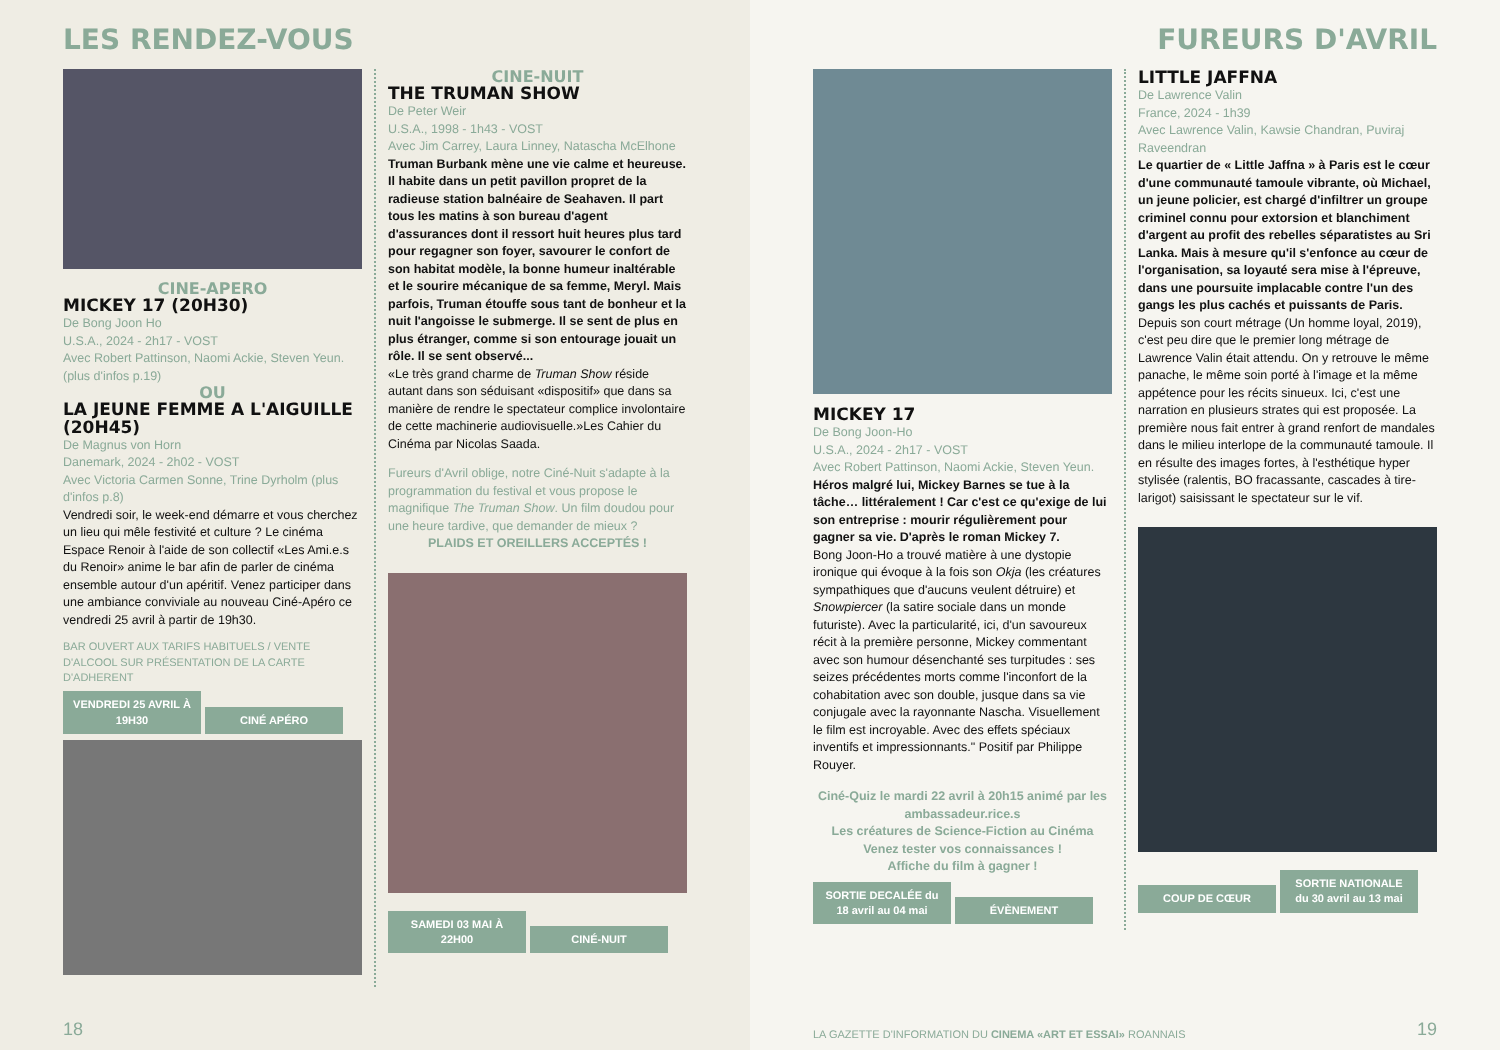LES RENDEZ-VOUS
CINE-APERO
MICKEY 17 (20H30)
De Bong Joon Ho
U.S.A., 2024 - 2h17 - VOST
Avec Robert Pattinson, Naomi Ackie, Steven Yeun. (plus d'infos p.19)
OU
LA JEUNE FEMME A L'AIGUILLE (20H45)
De Magnus von Horn
Danemark, 2024 - 2h02 - VOST
Avec Victoria Carmen Sonne, Trine Dyrholm (plus d'infos p.8)
Vendredi soir, le week-end démarre et vous cherchez un lieu qui mêle festivité et culture ? Le cinéma Espace Renoir à l'aide de son collectif «Les Ami.e.s du Renoir» anime le bar afin de parler de cinéma ensemble autour d'un apéritif. Venez participer dans une ambiance conviviale au nouveau Ciné-Apéro ce vendredi 25 avril à partir de 19h30.
BAR OUVERT AUX TARIFS HABITUELS / VENTE D'ALCOOL SUR PRÉSENTATION DE LA CARTE D'ADHERENT
VENDREDI 25 AVRIL À 19H30 CINÉ APÉRO
CINE-NUIT
THE TRUMAN SHOW
De Peter Weir
U.S.A., 1998 - 1h43 - VOST
Avec Jim Carrey, Laura Linney, Natascha McElhone
Truman Burbank mène une vie calme et heureuse. Il habite dans un petit pavillon propret de la radieuse station balnéaire de Seahaven. Il part tous les matins à son bureau d'agent d'assurances dont il ressort huit heures plus tard pour regagner son foyer, savourer le confort de son habitat modèle, la bonne humeur inaltérable et le sourire mécanique de sa femme, Meryl. Mais parfois, Truman étouffe sous tant de bonheur et la nuit l'angoisse le submerge. Il se sent de plus en plus étranger, comme si son entourage jouait un rôle. Il se sent observé...
«Le très grand charme de Truman Show réside autant dans son séduisant «dispositif» que dans sa manière de rendre le spectateur complice involontaire de cette machinerie audiovisuelle.»Les Cahier du Cinéma par Nicolas Saada.
Fureurs d'Avril oblige, notre Ciné-Nuit s'adapte à la programmation du festival et vous propose le magnifique The Truman Show. Un film doudou pour une heure tardive, que demander de mieux ?
PLAIDS ET OREILLERS ACCEPTÉS !
SAMEDI 03 MAI À 22H00 CINÉ-NUIT
18
FUREURS D'AVRIL
MICKEY 17
De Bong Joon-Ho
U.S.A., 2024 - 2h17 - VOST
Avec Robert Pattinson, Naomi Ackie, Steven Yeun.
Héros malgré lui, Mickey Barnes se tue à la tâche… littéralement ! Car c'est ce qu'exige de lui son entreprise : mourir régulièrement pour gagner sa vie. D'après le roman Mickey 7.
Bong Joon-Ho a trouvé matière à une dystopie ironique qui évoque à la fois son Okja (les créatures sympathiques que d'aucuns veulent détruire) et Snowpiercer (la satire sociale dans un monde futuriste). Avec la particularité, ici, d'un savoureux récit à la première personne, Mickey commentant avec son humour désenchanté ses turpitudes : ses seizes précédentes morts comme l'inconfort de la cohabitation avec son double, jusque dans sa vie conjugale avec la rayonnante Nascha. Visuellement le film est incroyable. Avec des effets spéciaux inventifs et impressionnants." Positif par Philippe Rouyer.
Ciné-Quiz le mardi 22 avril à 20h15 animé par les ambassadeur.rice.s
Les créatures de Science-Fiction au Cinéma
Venez tester vos connaissances !
Affiche du film à gagner !
SORTIE DECALÉE du 18 avril au 04 mai ÉVÈNEMENT
LITTLE JAFFNA
De Lawrence Valin
France, 2024 - 1h39
Avec Lawrence Valin, Kawsie Chandran, Puviraj Raveendran
Le quartier de « Little Jaffna » à Paris est le cœur d'une communauté tamoule vibrante, où Michael, un jeune policier, est chargé d'infiltrer un groupe criminel connu pour extorsion et blanchiment d'argent au profit des rebelles séparatistes au Sri Lanka. Mais à mesure qu'il s'enfonce au cœur de l'organisation, sa loyauté sera mise à l'épreuve, dans une poursuite implacable contre l'un des gangs les plus cachés et puissants de Paris.
Depuis son court métrage (Un homme loyal, 2019), c'est peu dire que le premier long métrage de Lawrence Valin était attendu. On y retrouve le même panache, le même soin porté à l'image et la même appétence pour les récits sinueux. Ici, c'est une narration en plusieurs strates qui est proposée. La première nous fait entrer à grand renfort de mandales dans le milieu interlope de la communauté tamoule. Il en résulte des images fortes, à l'esthétique hyper stylisée (ralentis, BO fracassante, cascades à tire-larigot) saisissant le spectateur sur le vif.
COUP DE CŒUR SORTIE NATIONALE du 30 avril au 13 mai
LA GAZETTE D'INFORMATION DU CINEMA «ART ET ESSAI» ROANNAIS
19